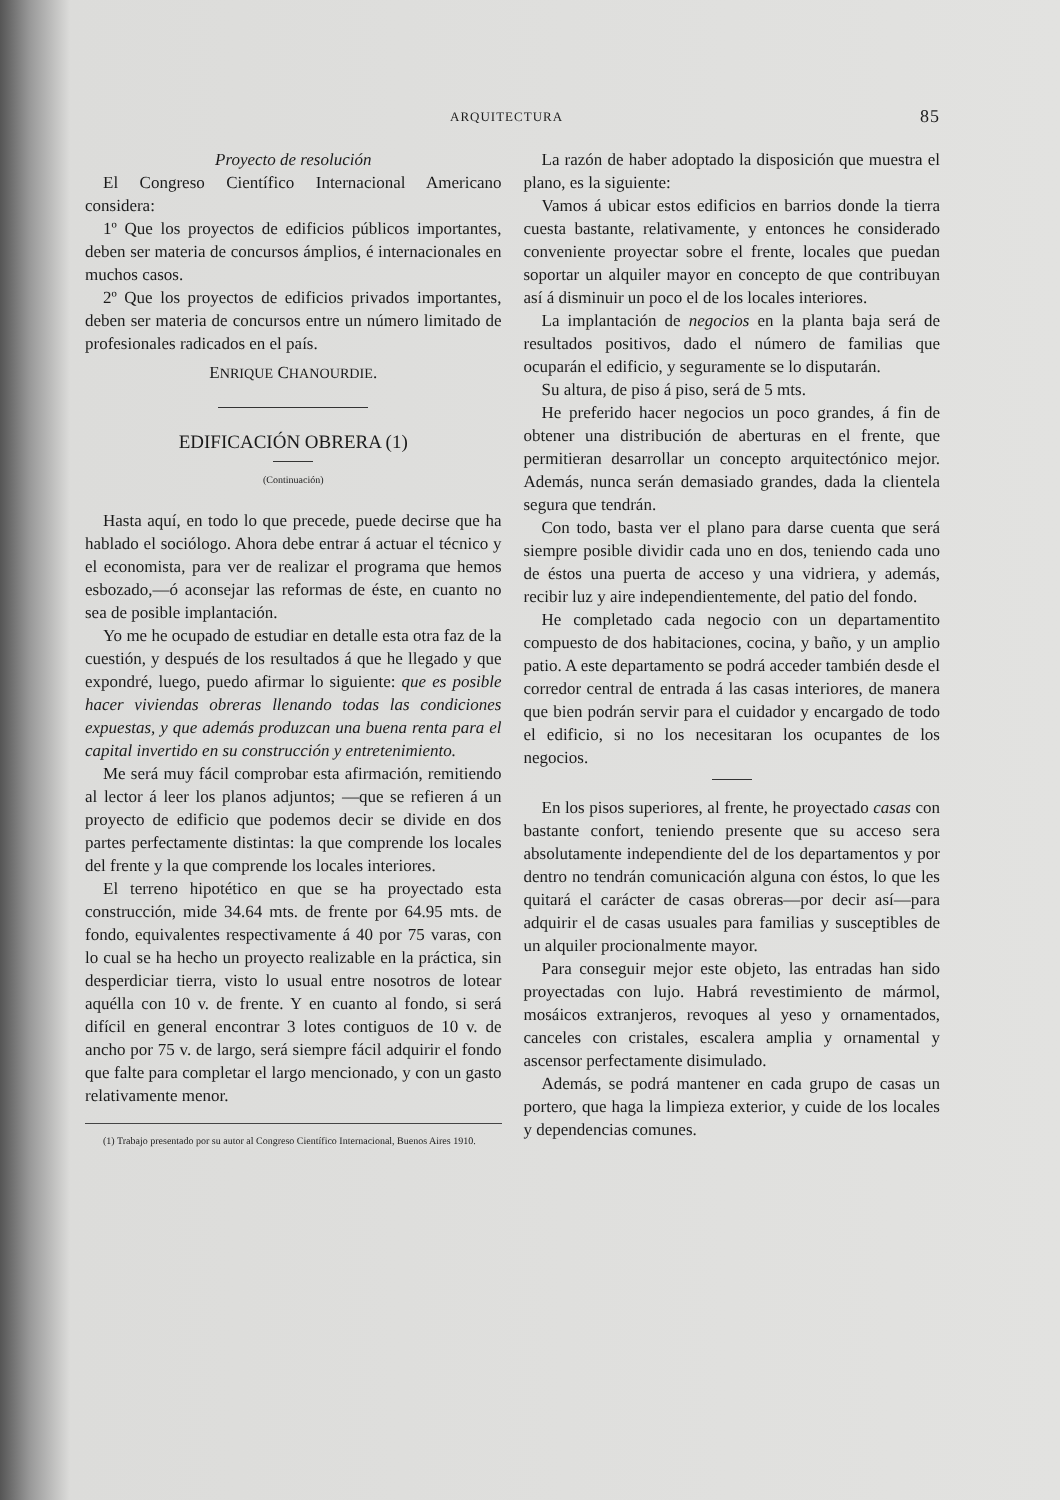ARQUITECTURA 85
Proyecto de resolución
El Congreso Científico Internacional Americano considera:
1º Que los proyectos de edificios públicos importantes, deben ser materia de concursos ámplios, é internacionales en muchos casos.
2º Que los proyectos de edificios privados importantes, deben ser materia de concursos entre un número limitado de profesionales radicados en el país.
ENRIQUE CHANOURDIE.
EDIFICACIÓN OBRERA (1)
(Continuación)
Hasta aquí, en todo lo que precede, puede decirse que ha hablado el sociólogo. Ahora debe entrar á actuar el técnico y el economista, para ver de realizar el programa que hemos esbozado,—ó aconsejar las reformas de éste, en cuanto no sea de posible implantación.
Yo me he ocupado de estudiar en detalle esta otra faz de la cuestión, y después de los resultados á que he llegado y que expondré, luego, puedo afirmar lo siguiente: que es posible hacer viviendas obreras llenando todas las condiciones expuestas, y que además produzcan una buena renta para el capital invertido en su construcción y entretenimiento.
Me será muy fácil comprobar esta afirmación, remitiendo al lector á leer los planos adjuntos; —que se refieren á un proyecto de edificio que podemos decir se divide en dos partes perfectamente distintas: la que comprende los locales del frente y la que comprende los locales interiores.
El terreno hipotético en que se ha proyectado esta construcción, mide 34.64 mts. de frente por 64.95 mts. de fondo, equivalentes respectivamente á 40 por 75 varas, con lo cual se ha hecho un proyecto realizable en la práctica, sin desperdiciar tierra, visto lo usual entre nosotros de lotear aquélla con 10 v. de frente. Y en cuanto al fondo, si será difícil en general encontrar 3 lotes contiguos de 10 v. de ancho por 75 v. de largo, será siempre fácil adquirir el fondo que falte para completar el largo mencionado, y con un gasto relativamente menor.
(1) Trabajo presentado por su autor al Congreso Científico Internacional, Buenos Aires 1910.
La razón de haber adoptado la disposición que muestra el plano, es la siguiente:
Vamos á ubicar estos edificios en barrios donde la tierra cuesta bastante, relativamente, y entonces he considerado conveniente proyectar sobre el frente, locales que puedan soportar un alquiler mayor en concepto de que contribuyan así á disminuir un poco el de los locales interiores.
La implantación de negocios en la planta baja será de resultados positivos, dado el número de familias que ocuparán el edificio, y seguramente se lo disputarán.
Su altura, de piso á piso, será de 5 mts.
He preferido hacer negocios un poco grandes, á fin de obtener una distribución de aberturas en el frente, que permitieran desarrollar un concepto arquitectónico mejor. Además, nunca serán demasiado grandes, dada la clientela segura que tendrán.
Con todo, basta ver el plano para darse cuenta que será siempre posible dividir cada uno en dos, teniendo cada uno de éstos una puerta de acceso y una vidriera, y además, recibir luz y aire independientemente, del patio del fondo.
He completado cada negocio con un departamentito compuesto de dos habitaciones, cocina, y baño, y un amplio patio. A este departamento se podrá acceder también desde el corredor central de entrada á las casas interiores, de manera que bien podrán servir para el cuidador y encargado de todo el edificio, si no los necesitaran los ocupantes de los negocios.
En los pisos superiores, al frente, he proyectado casas con bastante confort, teniendo presente que su acceso sera absolutamente independiente del de los departamentos y por dentro no tendrán comunicación alguna con éstos, lo que les quitará el carácter de casas obreras—por decir así—para adquirir el de casas usuales para familias y susceptibles de un alquiler procionalmente mayor.
Para conseguir mejor este objeto, las entradas han sido proyectadas con lujo. Habrá revestimiento de mármol, mosáicos extranjeros, revoques al yeso y ornamentados, canceles con cristales, escalera amplia y ornamental y ascensor perfectamente disimulado.
Además, se podrá mantener en cada grupo de casas un portero, que haga la limpieza exterior, y cuide de los locales y dependencias comunes.